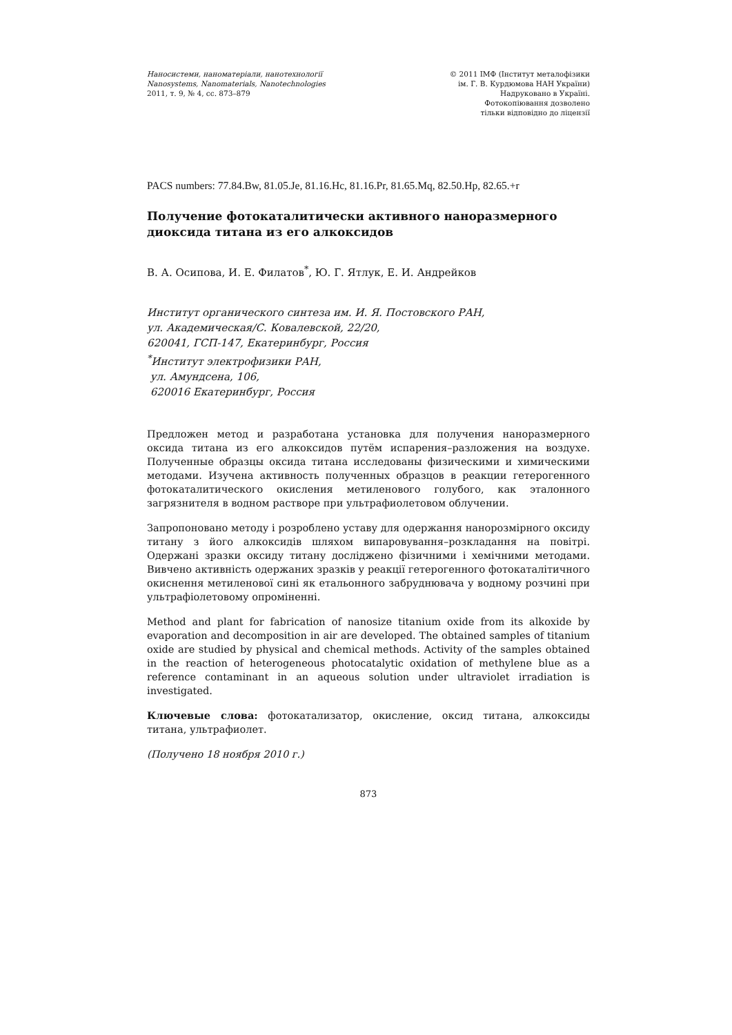Наносистеми, наноматеріали, нанотехнології
Nanosystems, Nanomaterials, Nanotechnologies
2011, т. 9, № 4, сс. 873–879
© 2011 ІМФ (Інститут металофізики
ім. Г. В. Курдюмова НАН України)
Надруковано в Україні.
Фотокопіювання дозволено
тільки відповідно до ліцензії
PACS numbers: 77.84.Bw, 81.05.Je, 81.16.Hc, 81.16.Pr, 81.65.Mq, 82.50.Hp, 82.65.+r
Получение фотокаталитически активного наноразмерного диоксида титана из его алкоксидов
В. А. Осипова, И. Е. Филатов<sup>*</sup>, Ю. Г. Ятлук, Е. И. Андрейков
Институт органического синтеза им. И. Я. Постовского РАН,
ул. Академическая/С. Ковалевской, 22/20,
620041, ГСП-147, Екатеринбург, Россия
<sup>*</sup> Институт электрофизики РАН,
ул. Амундсена, 106,
620016 Екатеринбург, Россия
Предложен метод и разработана установка для получения наноразмерного оксида титана из его алкоксидов путём испарения–разложения на воздухе. Полученные образцы оксида титана исследованы физическими и химическими методами. Изучена активность полученных образцов в реакции гетерогенного фотокаталитического окисления метиленового голубого, как эталонного загрязнителя в водном растворе при ультрафиолетовом облучении.
Запропоновано методу і розроблено уставу для одержання нанорозмірного оксиду титану з його алкоксидів шляхом випаровування–розкладання на повітрі. Одержані зразки оксиду титану досліджено фізичними і хемічними методами. Вивчено активність одержаних зразків у реакції гетерогенного фотокаталітичного окиснення метиленової сині як етальонного забруднювача у водному розчині при ультрафіолетовому опроміненні.
Method and plant for fabrication of nanosize titanium oxide from its alkoxide by evaporation and decomposition in air are developed. The obtained samples of titanium oxide are studied by physical and chemical methods. Activity of the samples obtained in the reaction of heterogeneous photocatalytic oxidation of methylene blue as a reference contaminant in an aqueous solution under ultraviolet irradiation is investigated.
Ключевые слова: фотокатализатор, окисление, оксид титана, алкоксиды титана, ультрафиолет.
(Получено 18 ноября 2010 г.)
873